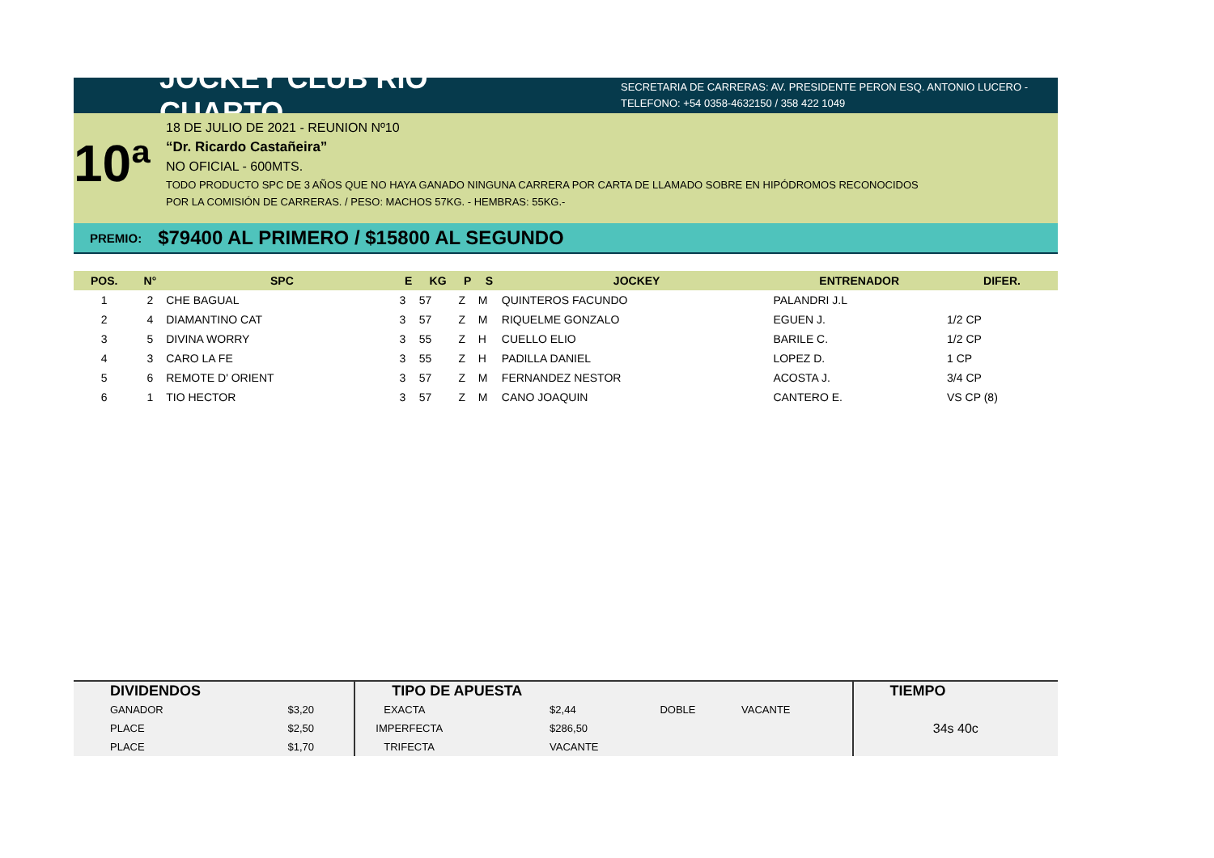JOCKEY CLUB RIO CUARTO
SECRETARIA DE CARRERAS: AV. PRESIDENTE PERON ESQ. ANTONIO LUCERO -
TELEFONO: +54 0358-4632150 / 358 422 1049
10ª
18 DE JULIO DE 2021 - REUNION Nº10
“Dr. Ricardo Castañeira”
NO OFICIAL - 600MTS.
TODO PRODUCTO SPC DE 3 AÑOS QUE NO HAYA GANADO NINGUNA CARRERA POR CARTA DE LLAMADO SOBRE EN HIPÓDROMOS RECONOCIDOS
POR LA COMISIÓN DE CARRERAS. / PESO: MACHOS 57KG. - HEMBRAS: 55KG.-
PREMIO: $79400 AL PRIMERO / $15800 AL SEGUNDO
| POS. | N° | SPC | E | KG | P | S | JOCKEY | ENTRENADOR | DIFER. |
| --- | --- | --- | --- | --- | --- | --- | --- | --- | --- |
| 1 | 2 | CHE BAGUAL | 3 | 57 | Z | M | QUINTEROS FACUNDO | PALANDRI J.L | |
| 2 | 4 | DIAMANTINO CAT | 3 | 57 | Z | M | RIQUELME GONZALO | EGUEN J. | 1/2 CP |
| 3 | 5 | DIVINA WORRY | 3 | 55 | Z | H | CUELLO ELIO | BARILE C. | 1/2 CP |
| 4 | 3 | CARO LA FE | 3 | 55 | Z | H | PADILLA DANIEL | LOPEZ D. | 1 CP |
| 5 | 6 | REMOTE D' ORIENT | 3 | 57 | Z | M | FERNANDEZ NESTOR | ACOSTA J. | 3/4 CP |
| 6 | 1 | TIO HECTOR | 3 | 57 | Z | M | CANO JOAQUIN | CANTERO E. | VS CP (8) |
| DIVIDENDOS | | TIPO DE APUESTA | | | | TIEMPO |
| --- | --- | --- | --- | --- | --- | --- |
| GANADOR | $3,20 | EXACTA | $2,44 | DOBLE | VACANTE | 34s 40c |
| PLACE | $2,50 | IMPERFECTA | $286,50 | | | |
| PLACE | $1,70 | TRIFECTA | VACANTE | | | |